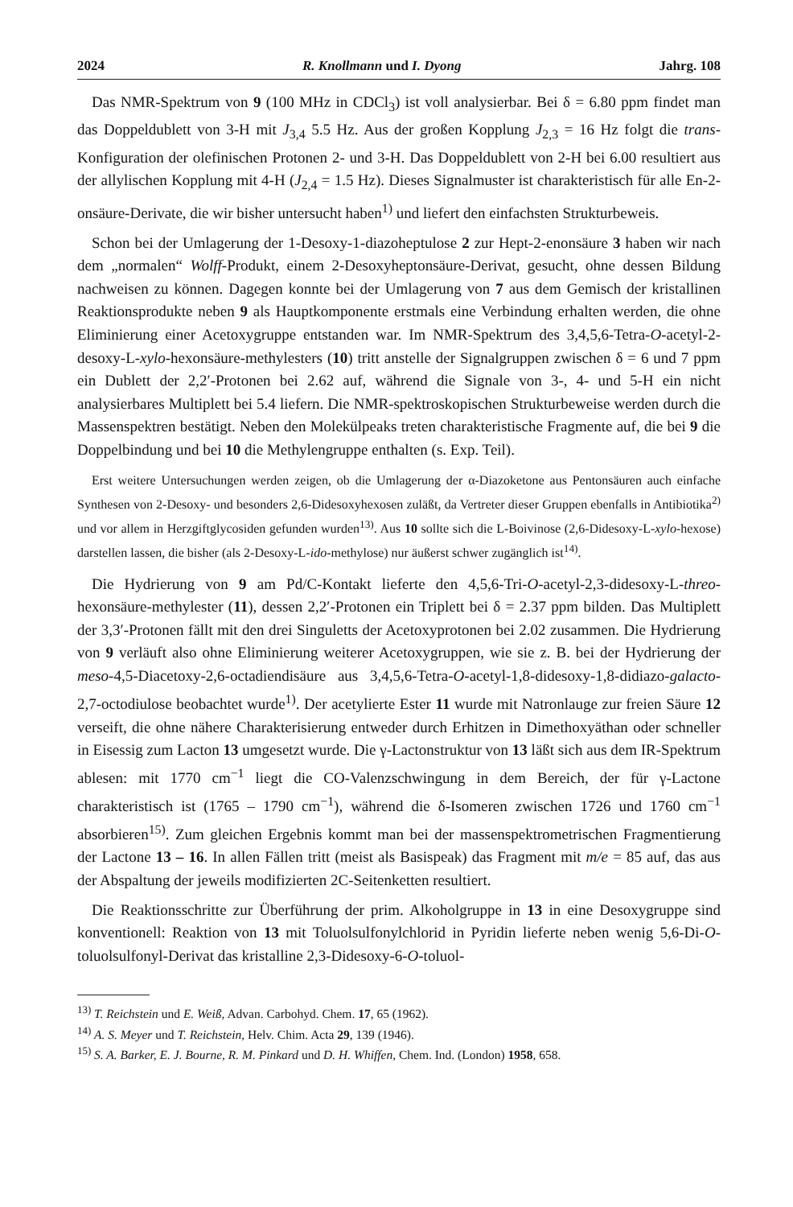2024 R. Knollmann und I. Dyong Jahrg. 108
Das NMR-Spektrum von 9 (100 MHz in CDCl<sub>3</sub>) ist voll analysierbar. Bei δ = 6.80 ppm findet man das Doppeldublett von 3-H mit J<sub>3,4</sub> 5.5 Hz. Aus der großen Kopplung J<sub>2,3</sub> = 16 Hz folgt die trans-Konfiguration der olefinischen Protonen 2- und 3-H. Das Doppeldublett von 2-H bei 6.00 resultiert aus der allylischen Kopplung mit 4-H (J<sub>2,4</sub> = 1.5 Hz). Dieses Signalmuster ist charakteristisch für alle En-2-onsäure-Derivate, die wir bisher untersucht haben<sup>1)</sup> und liefert den einfachsten Strukturbeweis.
Schon bei der Umlagerung der 1-Desoxy-1-diazoheptulose 2 zur Hept-2-enonsäure 3 haben wir nach dem „normalen“ Wolff-Produkt, einem 2-Desoxyheptonsäure-Derivat, gesucht, ohne dessen Bildung nachweisen zu können. Dagegen konnte bei der Umlagerung von 7 aus dem Gemisch der kristallinen Reaktionsprodukte neben 9 als Hauptkomponente erstmals eine Verbindung erhalten werden, die ohne Eliminierung einer Acetoxygruppe entstanden war. Im NMR-Spektrum des 3,4,5,6-Tetra-O-acetyl-2-desoxy-L-xylo-hexonsäure-methylesters (10) tritt anstelle der Signalgruppen zwischen δ = 6 und 7 ppm ein Dublett der 2,2′-Protonen bei 2.62 auf, während die Signale von 3-, 4- und 5-H ein nicht analysierbares Multiplett bei 5.4 liefern. Die NMR-spektroskopischen Strukturbeweise werden durch die Massenspektren bestätigt. Neben den Molekülpeaks treten charakteristische Fragmente auf, die bei 9 die Doppelbindung und bei 10 die Methylengruppe enthalten (s. Exp. Teil).
Erst weitere Untersuchungen werden zeigen, ob die Umlagerung der α-Diazoketone aus Pentonsäuren auch einfache Synthesen von 2-Desoxy- und besonders 2,6-Didesoxyhexosen zuläßt, da Vertreter dieser Gruppen ebenfalls in Antibiotika<sup>2)</sup> und vor allem in Herzgiftglycosiden gefunden wurden<sup>13)</sup>. Aus 10 sollte sich die L-Boivinose (2,6-Didesoxy-L-xylo-hexose) darstellen lassen, die bisher (als 2-Desoxy-L-ido-methylose) nur äußerst schwer zugänglich ist<sup>14)</sup>.
Die Hydrierung von 9 am Pd/C-Kontakt lieferte den 4,5,6-Tri-O-acetyl-2,3-didesoxy-L-threo-hexonsäure-methylester (11), dessen 2,2′-Protonen ein Triplett bei δ = 2.37 ppm bilden. Das Multiplett der 3,3′-Protonen fällt mit den drei Singuletts der Acetoxyprotonen bei 2.02 zusammen. Die Hydrierung von 9 verläuft also ohne Eliminierung weiterer Acetoxygruppen, wie sie z. B. bei der Hydrierung der meso-4,5-Diacetoxy-2,6-octadiendisäure aus 3,4,5,6-Tetra-O-acetyl-1,8-didesoxy-1,8-didiazo-galacto-2,7-octodiulose beobachtet wurde<sup>1)</sup>. Der acetylierte Ester 11 wurde mit Natronlauge zur freien Säure 12 verseift, die ohne nähere Charakterisierung entweder durch Erhitzen in Dimethoxyäthan oder schneller in Eisessig zum Lacton 13 umgesetzt wurde. Die γ-Lactonstruktur von 13 läßt sich aus dem IR-Spektrum ablesen: mit 1770 cm<sup>−1</sup> liegt die CO-Valenzschwingung in dem Bereich, der für γ-Lactone charakteristisch ist (1765 – 1790 cm<sup>−1</sup>), während die δ-Isomeren zwischen 1726 und 1760 cm<sup>−1</sup> absorbieren<sup>15)</sup>. Zum gleichen Ergebnis kommt man bei der massenspektrometrischen Fragmentierung der Lactone 13 – 16. In allen Fällen tritt (meist als Basispeak) das Fragment mit m/e = 85 auf, das aus der Abspaltung der jeweils modifizierten 2C-Seitenketten resultiert.
Die Reaktionsschritte zur Überführung der prim. Alkoholgruppe in 13 in eine Desoxygruppe sind konventionell: Reaktion von 13 mit Toluolsulfonylchlorid in Pyridin lieferte neben wenig 5,6-Di-O-toluolsulfonyl-Derivat das kristalline 2,3-Didesoxy-6-O-toluol-
<sup>13)</sup> T. Reichstein und E. Weiß, Advan. Carbohyd. Chem. 17, 65 (1962).
<sup>14)</sup> A. S. Meyer und T. Reichstein, Helv. Chim. Acta 29, 139 (1946).
<sup>15)</sup> S. A. Barker, E. J. Bourne, R. M. Pinkard und D. H. Whiffen, Chem. Ind. (London) 1958, 658.